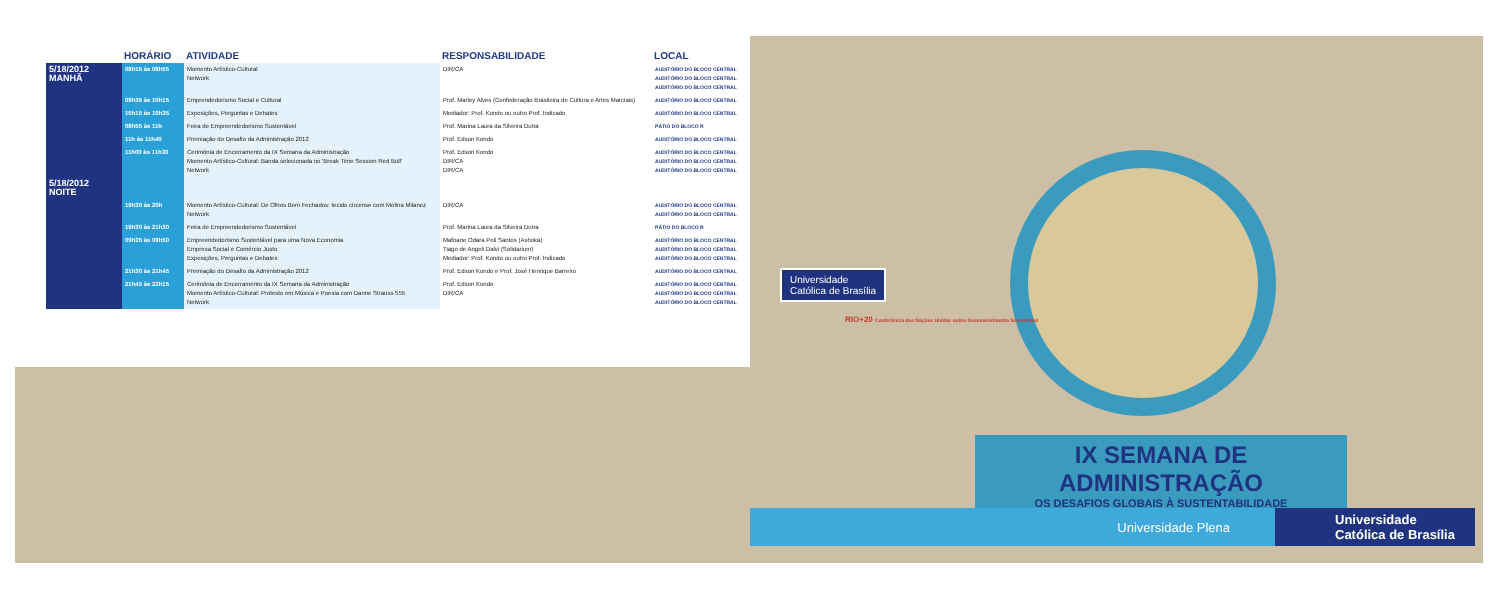| | HORÁRIO | ATIVIDADE | RESPONSABILIDADE | LOCAL |
| --- | --- | --- | --- | --- |
| 5/18/2012 MANHÃ | 08h15 às 08h55 | Momento Artístico-Cultural Network | DIR/CA | AUDITÓRIO DO BLOCO CENTRAL AUDITÓRIO DO BLOCO CENTRAL AUDITÓRIO DO BLOCO CENTRAL |
| | 09h35 às 10h15 | Emprendedorismo Social e Cultural | Prof. Marley Alves (Confederação Brasileira de Cultura e Artes Marciais) | AUDITÓRIO DO BLOCO CENTRAL |
| | 10h15 às 10h35 | Exposições, Perguntas e Debates | Mediador: Prof. Kondo ou outro Prof. Indicado | AUDITÓRIO DO BLOCO CENTRAL |
| | 08h55 às 11h | Feira de Empreendedorismo Sustentável | Prof. Marina Laura da Silveira Dutra | PÁTIO DO BLOCO R |
| | 11h às 11h40 | Premiação do Desafio da Administração 2012 | Prof. Edson Kondo | AUDITÓRIO DO BLOCO CENTRAL |
| | 11h00 às 11h30 | Cerimônia de Encerramento da IX Semana da Administração Momento Artístico-Cultural: Banda selecionada no 'Break Time Session Red Bull' Network | Prof. Edson Kondo DIR/CA DIR/CA | AUDITÓRIO DO BLOCO CENTRAL AUDITÓRIO DO BLOCO CENTRAL AUDITÓRIO DO BLOCO CENTRAL |
| 5/18/2012 NOITE | | | | |
| | 19h30 às 20h | Momento Artístico-Cultural: De Olhos Bem Fechados: tecido circense com Molina Milanez Network | DIR/CA | AUDITÓRIO DO BLOCO CENTRAL AUDITÓRIO DO BLOCO CENTRAL |
| | 19h30 às 21h30 | Feira de Empreendedorismo Sustentável | Prof. Marina Laura da Silveira Dutra | PÁTIO DO BLOCO R |
| | 09h35 às 09h50 | Empreendedorismo Sustentável para uma Nova Economia Empresa Social e Comércio Justo Exposições, Perguntas e Debates | Mafoane Odara Poli Santos (Ashoka) Tiago de Angeli Dalvi (Solidarium) Mediador: Prof. Kondo ou outro Prof. Indicado | AUDITÓRIO DO BLOCO CENTRAL AUDITÓRIO DO BLOCO CENTRAL AUDITÓRIO DO BLOCO CENTRAL |
| | 21h30 às 21h45 | Premiação do Desafio da Administração 2012 | Prof. Edson Kondo e Prof. José Henrique Barreiro | AUDITÓRIO DO BLOCO CENTRAL |
| | 21h45 às 22h15 | Cerimônia de Encerramento da IX Semana da Administração Momento Artístico-Cultural: Protesto em Música e Poesia com Danne Strauss 555 Network | Prof. Edson Kondo DIR/CA | AUDITÓRIO DO BLOCO CENTRAL AUDITÓRIO DO BLOCO CENTRAL AUDITÓRIO DO BLOCO CENTRAL |
Universidade
Católica de Brasília
RIO+20 Conferência das Nações Unidas sobre Desenvolvimento Sustentável
IX SEMANA DE ADMINISTRAÇÃO
OS DESAFIOS GLOBAIS À SUSTENTABILIDADE
Universidade Plena
Universidade
Católica de Brasília